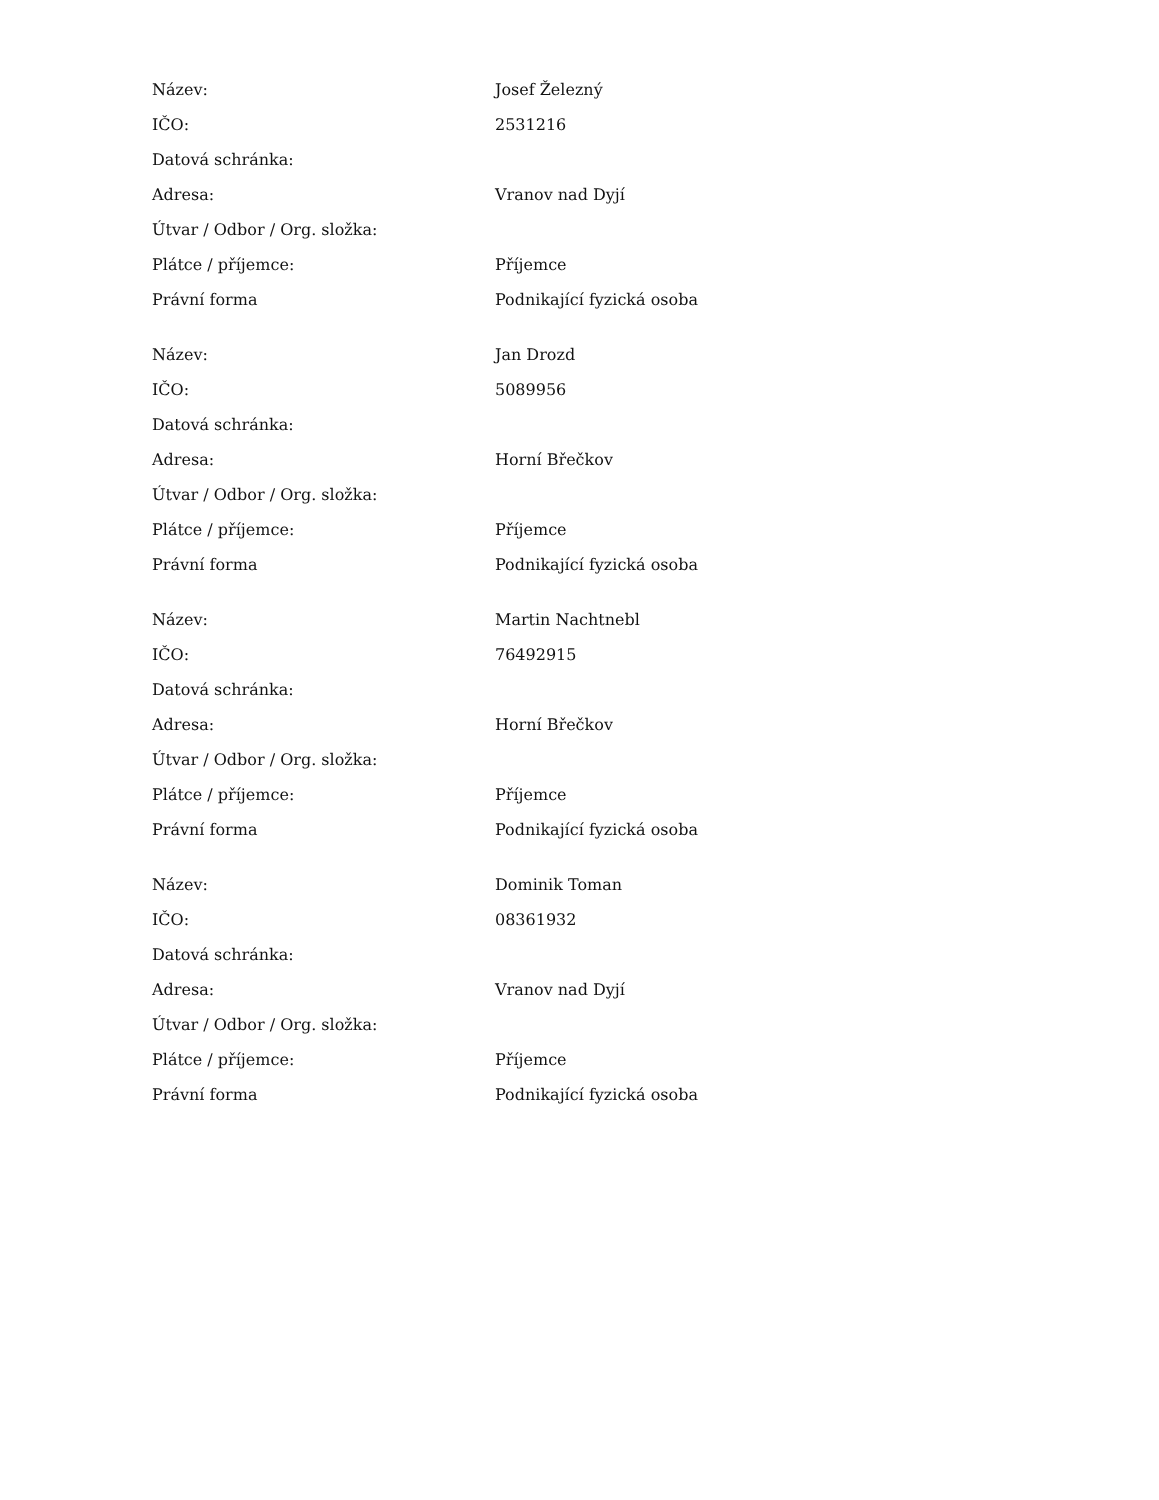| Název: | Josef Železný |
| IČO: | 2531216 |
| Datová schránka: | |
| Adresa: | Vranov nad Dyjí |
| Útvar / Odbor / Org. složka: | |
| Plátce / příjemce: | Příjemce |
| Právní forma | Podnikající fyzická osoba |
| Název: | Jan Drozd |
| IČO: | 5089956 |
| Datová schránka: | |
| Adresa: | Horní Břečkov |
| Útvar / Odbor / Org. složka: | |
| Plátce / příjemce: | Příjemce |
| Právní forma | Podnikající fyzická osoba |
| Název: | Martin Nachtnebl |
| IČO: | 76492915 |
| Datová schránka: | |
| Adresa: | Horní Břečkov |
| Útvar / Odbor / Org. složka: | |
| Plátce / příjemce: | Příjemce |
| Právní forma | Podnikající fyzická osoba |
| Název: | Dominik Toman |
| IČO: | 08361932 |
| Datová schránka: | |
| Adresa: | Vranov nad Dyjí |
| Útvar / Odbor / Org. složka: | |
| Plátce / příjemce: | Příjemce |
| Právní forma | Podnikající fyzická osoba |